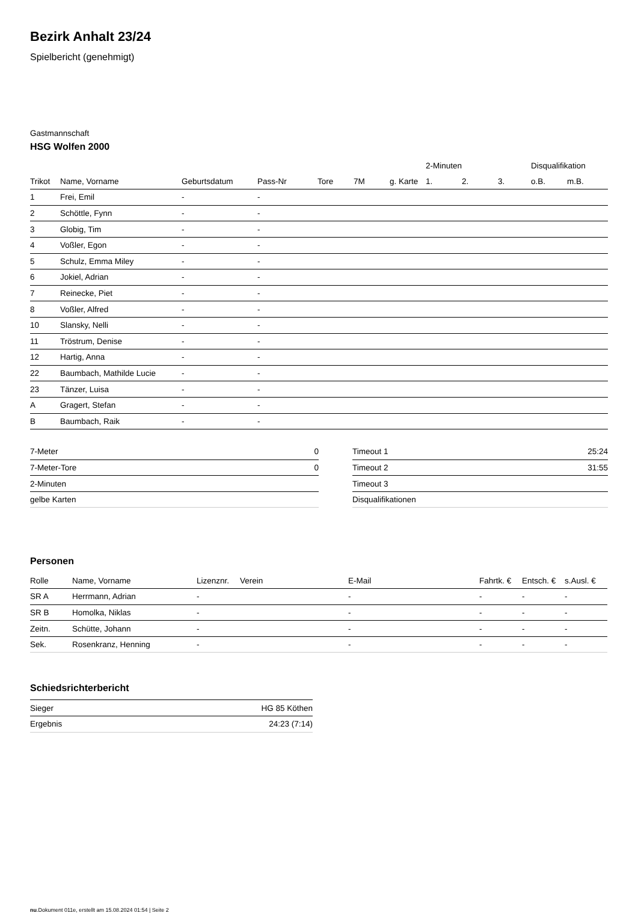Bezirk Anhalt 23/24
Spielbericht (genehmigt)
Gastmannschaft
HSG Wolfen 2000
| | | | | | | | 2-Minuten | | | Disqualifikation | |
| --- | --- | --- | --- | --- | --- | --- | --- | --- | --- | --- | --- |
| Trikot | Name, Vorname | Geburtsdatum | Pass-Nr | Tore | 7M | g. Karte | 1. | 2. | 3. | o.B. | m.B. |
| 1 | Frei, Emil | - | - | | | | | | | | |
| 2 | Schöttle, Fynn | - | - | | | | | | | | |
| 3 | Globig, Tim | - | - | | | | | | | | |
| 4 | Voßler, Egon | - | - | | | | | | | | |
| 5 | Schulz, Emma Miley | - | - | | | | | | | | |
| 6 | Jokiel, Adrian | - | - | | | | | | | | |
| 7 | Reinecke, Piet | - | - | | | | | | | | |
| 8 | Voßler, Alfred | - | - | | | | | | | | |
| 10 | Slansky, Nelli | - | - | | | | | | | | |
| 11 | Tröstrum, Denise | - | - | | | | | | | | |
| 12 | Hartig, Anna | - | - | | | | | | | | |
| 22 | Baumbach, Mathilde Lucie | - | - | | | | | | | | |
| 23 | Tänzer, Luisa | - | - | | | | | | | | |
| A | Gragert, Stefan | - | - | | | | | | | | |
| B | Baumbach, Raik | - | - | | | | | | | | |
| 7-Meter | 0 |
| 7-Meter-Tore | 0 |
| 2-Minuten | |
| gelbe Karten | |
| Timeout 1 | 25:24 |
| Timeout 2 | 31:55 |
| Timeout 3 | |
| Disqualifikationen | |
Personen
| Rolle | Name, Vorname | Lizenznr. | Verein | E-Mail | Fahrtk. € | Entsch. € | s.Ausl. € |
| --- | --- | --- | --- | --- | --- | --- | --- |
| SR A | Herrmann, Adrian | - | | - | - | - | - |
| SR B | Homolka, Niklas | - | | - | - | - | - |
| Zeitn. | Schütte, Johann | - | | - | - | - | - |
| Sek. | Rosenkranz, Henning | - | | - | - | - | - |
Schiedsrichterbericht
| Sieger | HG 85 Köthen |
| Ergebnis | 24:23 (7:14) |
nu.Dokument 011e, erstellt am 15.08.2024 01:54 | Seite 2